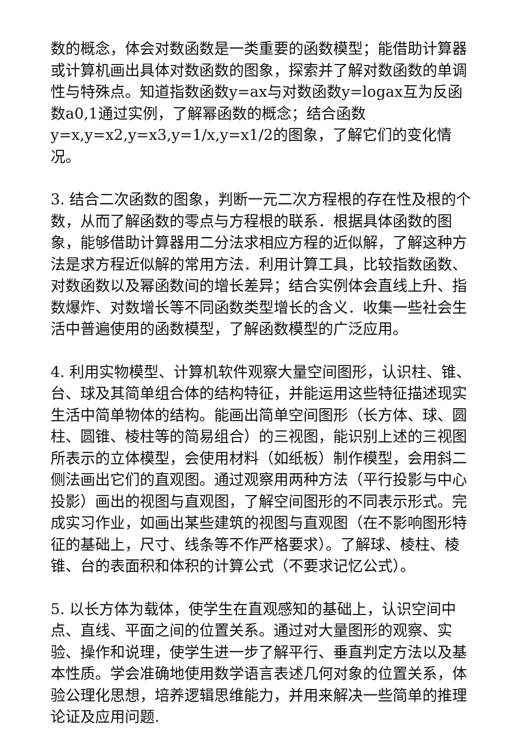数的概念，体会对数函数是一类重要的函数模型；能借助计算器或计算机画出具体对数函数的图象，探索并了解对数函数的单调性与特殊点。知道指数函数y=ax与对数函数y=logax互为反函数a0,1通过实例，了解幂函数的概念；结合函数y=x,y=x2,y=x3,y=1/x,y=x1/2的图象，了解它们的变化情况。
3. 结合二次函数的图象，判断一元二次方程根的存在性及根的个数，从而了解函数的零点与方程根的联系．根据具体函数的图象，能够借助计算器用二分法求相应方程的近似解，了解这种方法是求方程近似解的常用方法．利用计算工具，比较指数函数、对数函数以及幂函数间的增长差异；结合实例体会直线上升、指数爆炸、对数增长等不同函数类型增长的含义．收集一些社会生活中普遍使用的函数模型，了解函数模型的广泛应用。
4. 利用实物模型、计算机软件观察大量空间图形，认识柱、锥、台、球及其简单组合体的结构特征，并能运用这些特征描述现实生活中简单物体的结构。能画出简单空间图形（长方体、球、圆柱、圆锥、棱柱等的简易组合）的三视图，能识别上述的三视图所表示的立体模型，会使用材料（如纸板）制作模型，会用斜二侧法画出它们的直观图。通过观察用两种方法（平行投影与中心投影）画出的视图与直观图，了解空间图形的不同表示形式。完成实习作业，如画出某些建筑的视图与直观图（在不影响图形特征的基础上，尺寸、线条等不作严格要求）。了解球、棱柱、棱锥、台的表面积和体积的计算公式（不要求记忆公式）。
5. 以长方体为载体，使学生在直观感知的基础上，认识空间中点、直线、平面之间的位置关系。通过对大量图形的观察、实验、操作和说理，使学生进一步了解平行、垂直判定方法以及基本性质。学会准确地使用数学语言表述几何对象的位置关系，体验公理化思想，培养逻辑思维能力，并用来解决一些简单的推理论证及应用问题.